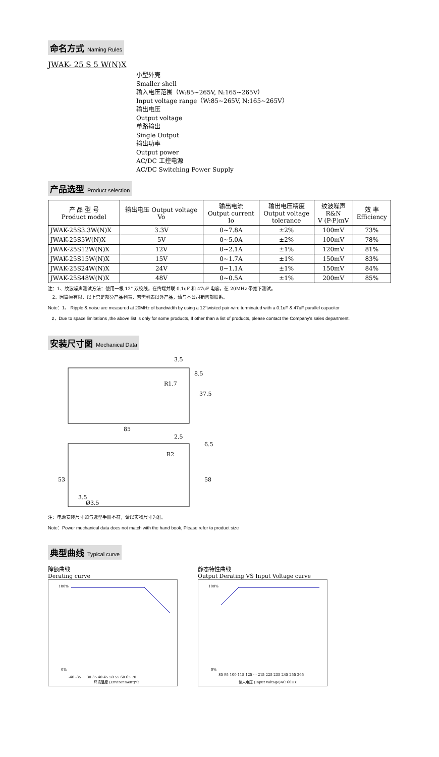命名方式 Naming Rules
JWAK- 25 S 5 W(N)X
小型外壳
Smaller shell
输入电压范围（W:85~265V, N:165~265V）
Input voltage range（W:85~265V, N:165~265V）
输出电压
Output voltage
单路输出
Single Output
输出功率
Output power
AC/DC 工控电源
AC/DC Switching Power Supply
产品选型 Product selection
| 产 品 型 号 Product model | 输出电压 Output voltage Vo | 输出电流 Output current Io | 输出电压精度 Output voltage tolerance | 纹波噪声 R&N V (P-P)mV | 效 率 Efficiency |
| --- | --- | --- | --- | --- | --- |
| JWAK-25S3.3W(N)X | 3.3V | 0~7.8A | ±2% | 100mV | 73% |
| JWAK-25S5W(N)X | 5V | 0~5.0A | ±2% | 100mV | 78% |
| JWAK-25S12W(N)X | 12V | 0~2.1A | ±1% | 120mV | 81% |
| JWAK-25S15W(N)X | 15V | 0~1.7A | ±1% | 150mV | 83% |
| JWAK-25S24W(N)X | 24V | 0~1.1A | ±1% | 150mV | 84% |
| JWAK-25S48W(N)X | 48V | 0~0.5A | ±1% | 200mV | 85% |
注：1、纹波噪声测试方法：使用一根 12" 双绞线，在终端并联 0.1uF 和 47uF 电容，在 20MHz 带宽下测试。
2、因篇幅有限，以上只是部分产品列表，若需列表以外产品，请与本公司销售部联系。
Note：1、 Ripple & noise are measured at 20MHz of bandwidth by using a 12"twisted pair-wire terminated with a 0.1uF & 47uF parallel capacitor
2、Due to space limitations ,the above list is only for some products, If other than a list of products, please contact the Company's sales department.
安装尺寸图 Mechanical Data
3.5
85
37.5
8.5
R1.7
2.5
6.5
R2
53
58
3.5
Ø3.5
注：电源安装尺寸如与选型手册不符，请以实物尺寸为准。
Note：Power mechanical data does not match with the hand book, Please refer to product size
典型曲线 Typical curve
降额曲线
Derating curve
100%
0%
-40 -35 ··· 30 35 40 45 50 55 60 65 70
环境温度 (Environment)℃
静态特性曲线
Output Derating VS Input Voltage curve
100%
0%
85 95 100 115 125 ··· 215 225 235 245 255 265
输入电压 (Input voltage)AC 60Hz